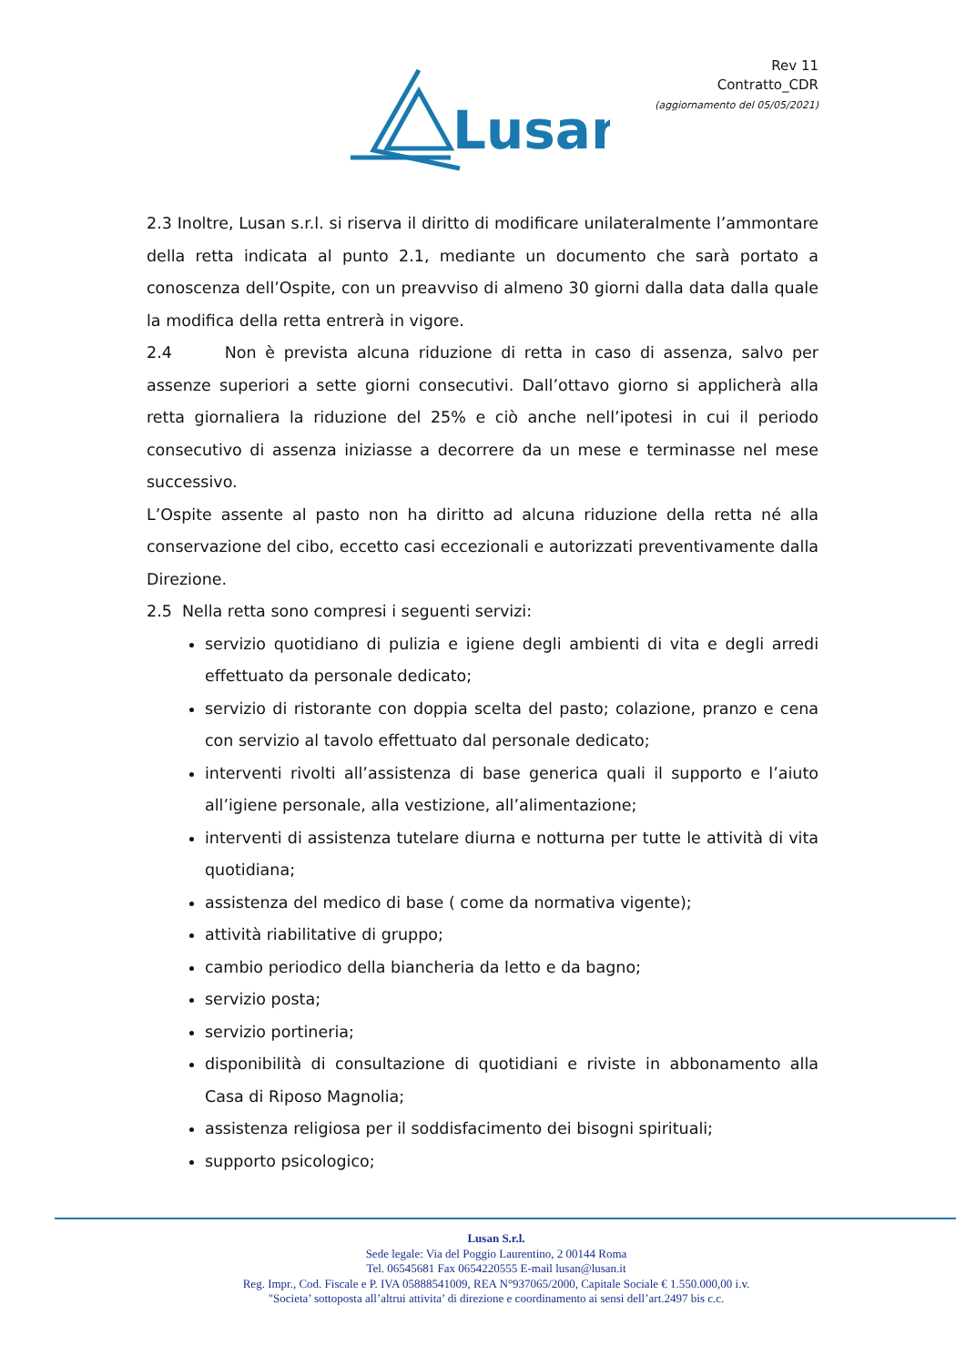Lusan
Rev 11
Contratto_CDR
(aggiornamento del 05/05/2021)
2.3 Inoltre, Lusan s.r.l. si riserva il diritto di modificare unilateralmente l’ammontare della retta indicata al punto 2.1, mediante un documento che sarà portato a conoscenza dell’Ospite, con un preavviso di almeno 30 giorni dalla data dalla quale la modifica della retta entrerà in vigore.
2.4 Non è prevista alcuna riduzione di retta in caso di assenza, salvo per assenze superiori a sette giorni consecutivi. Dall’ottavo giorno si applicherà alla retta giornaliera la riduzione del 25% e ciò anche nell’ipotesi in cui il periodo consecutivo di assenza iniziasse a decorrere da un mese e terminasse nel mese successivo.
L’Ospite assente al pasto non ha diritto ad alcuna riduzione della retta né alla conservazione del cibo, eccetto casi eccezionali e autorizzati preventivamente dalla Direzione.
2.5 Nella retta sono compresi i seguenti servizi:
servizio quotidiano di pulizia e igiene degli ambienti di vita e degli arredi effettuato da personale dedicato;
servizio di ristorante con doppia scelta del pasto; colazione, pranzo e cena con servizio al tavolo effettuato dal personale dedicato;
interventi rivolti all’assistenza di base generica quali il supporto e l’aiuto all’igiene personale, alla vestizione, all’alimentazione;
interventi di assistenza tutelare diurna e notturna per tutte le attività di vita quotidiana;
assistenza del medico di base ( come da normativa vigente);
attività riabilitative di gruppo;
cambio periodico della biancheria da letto e da bagno;
servizio posta;
servizio portineria;
disponibilità di consultazione di quotidiani e riviste in abbonamento alla Casa di Riposo Magnolia;
assistenza religiosa per il soddisfacimento dei bisogni spirituali;
supporto psicologico;
Lusan S.r.l.
Sede legale: Via del Poggio Laurentino, 2 00144 Roma
Tel. 06545681 Fax 0654220555 E-mail lusan@lusan.it
Reg. Impr., Cod. Fiscale e P. IVA 05888541009, REA N°937065/2000, Capitale Sociale € 1.550.000,00 i.v.
"Societa’ sottoposta all’altrui attivita’ di direzione e coordinamento ai sensi dell’art.2497 bis c.c.